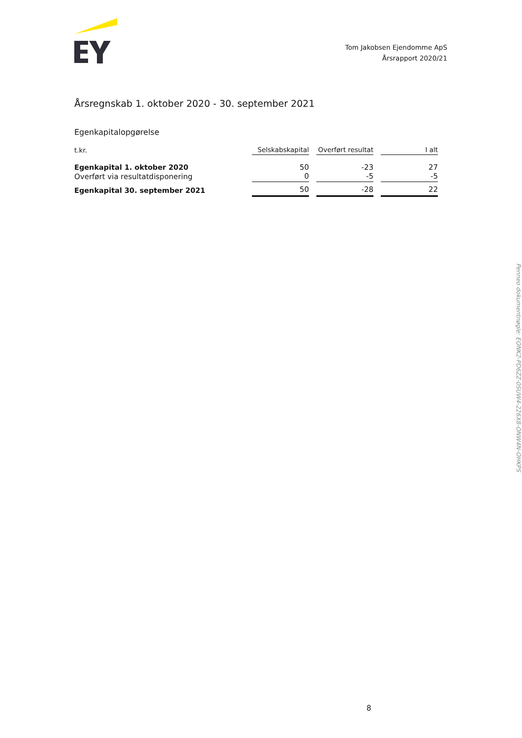Tom Jakobsen Ejendomme ApS
Årsrapport 2020/21
Årsregnskab 1. oktober 2020 - 30. september 2021
Egenkapitalopgørelse
| t.kr. | Selskabskapital | Overført resultat | I alt |
| --- | --- | --- | --- |
| Egenkapital 1. oktober 2020 | 50 | -23 | 27 |
| Overført via resultatdisponering | 0 | -5 | -5 |
| Egenkapital 30. september 2021 | 50 | -28 | 22 |
8
Penneo dokumentnøgle: EONK2-PD6ZZ-0SUW4-226X8-ONW4N-OHKPS